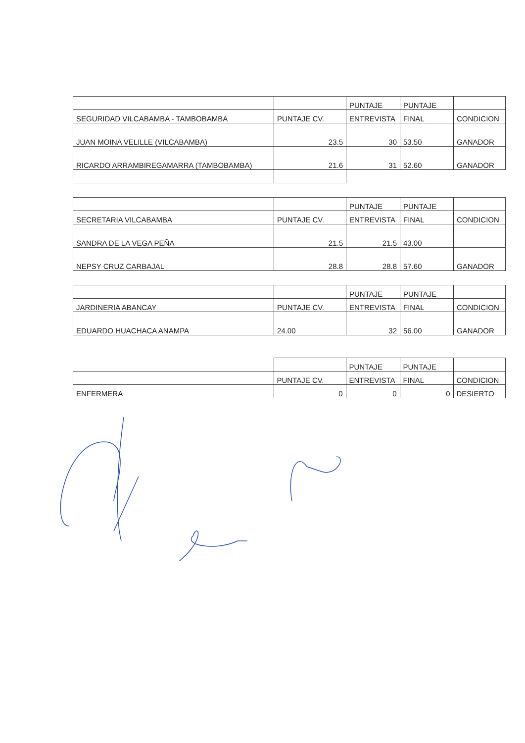| | | PUNTAJE | PUNTAJE | |
| SEGURIDAD VILCABAMBA - TAMBOBAMBA | PUNTAJE CV. | ENTREVISTA | FINAL | CONDICION |
| JUAN MOINA VELILLE (VILCABAMBA) | 23.5 | 30 | 53.50 | GANADOR |
| RICARDO ARRAMBIREGAMARRA (TAMBOBAMBA) | 21.6 | 31 | 52.60 | GANADOR |
| | | PUNTAJE | PUNTAJE | |
| SECRETARIA VILCABAMBA | PUNTAJE CV. | ENTREVISTA | FINAL | CONDICION |
| SANDRA DE LA VEGA PEÑA | 21.5 | 21.5 | 43.00 | |
| NEPSY CRUZ CARBAJAL | 28.8 | 28.8 | 57.60 | GANADOR |
| | | PUNTAJE | PUNTAJE | |
| JARDINERIA ABANCAY | PUNTAJE CV. | ENTREVISTA | FINAL | CONDICION |
| EDUARDO HUACHACA ANAMPA | 24.00 | 32 | 56.00 | GANADOR |
| | | PUNTAJE | PUNTAJE | |
| | PUNTAJE CV. | ENTREVISTA | FINAL | CONDICION |
| ENFERMERA | 0 | 0 | 0 | DESIERTO |